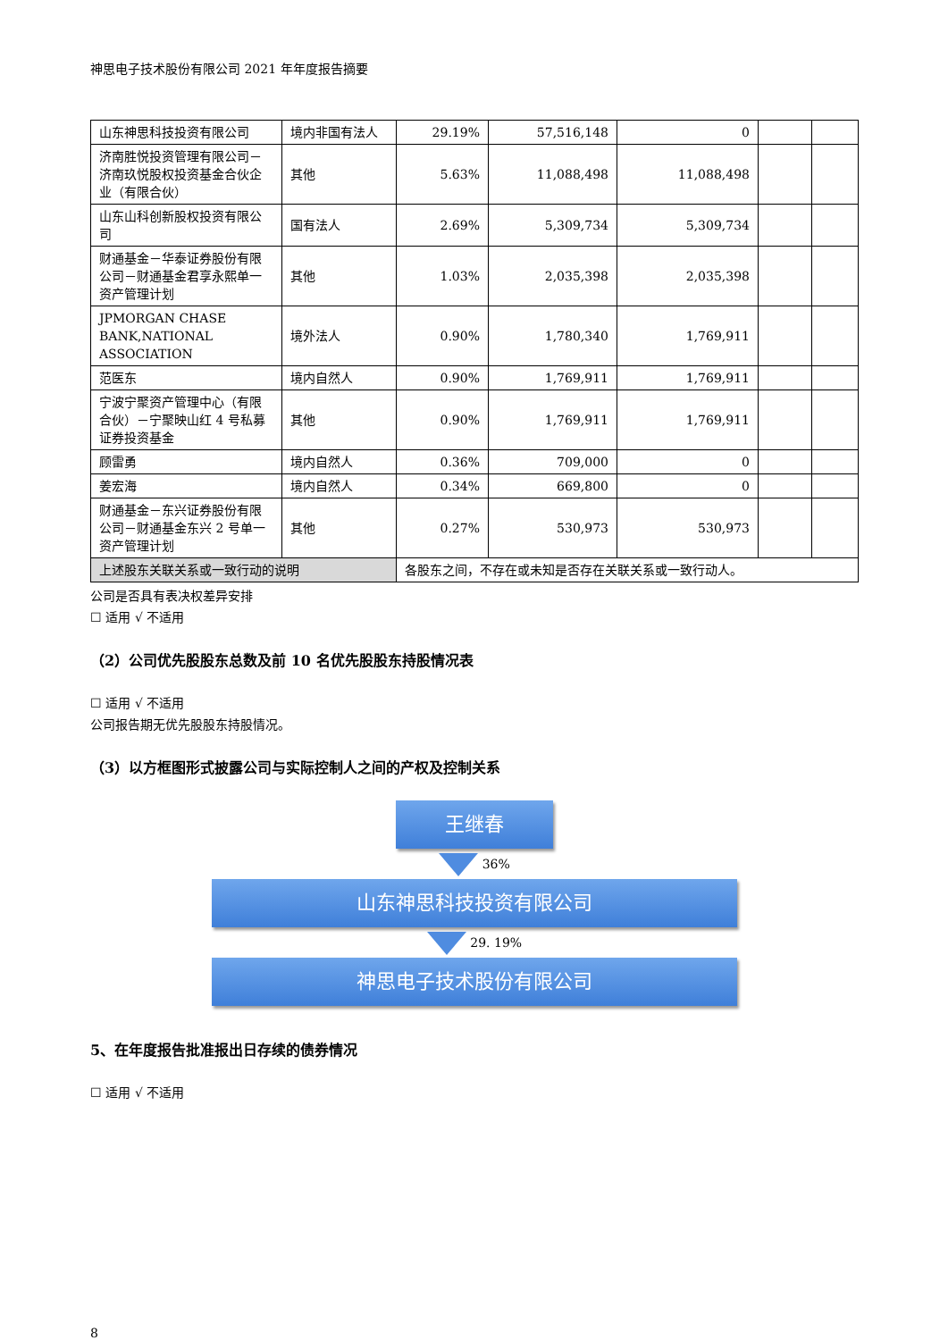神思电子技术股份有限公司 2021 年年度报告摘要
| 山东神思科技投资有限公司 | 境内非国有法人 | 29.19% | 57,516,148 | 0 | | |
| 济南胜悦投资管理有限公司－济南玖悦股权投资基金合伙企业（有限合伙） | 其他 | 5.63% | 11,088,498 | 11,088,498 | | |
| 山东山科创新股权投资有限公司 | 国有法人 | 2.69% | 5,309,734 | 5,309,734 | | |
| 财通基金－华泰证券股份有限公司－财通基金君享永熙单一资产管理计划 | 其他 | 1.03% | 2,035,398 | 2,035,398 | | |
| JPMORGAN CHASE BANK,NATIONAL ASSOCIATION | 境外法人 | 0.90% | 1,780,340 | 1,769,911 | | |
| 范医东 | 境内自然人 | 0.90% | 1,769,911 | 1,769,911 | | |
| 宁波宁聚资产管理中心（有限合伙）－宁聚映山红 4 号私募证券投资基金 | 其他 | 0.90% | 1,769,911 | 1,769,911 | | |
| 顾雷勇 | 境内自然人 | 0.36% | 709,000 | 0 | | |
| 姜宏海 | 境内自然人 | 0.34% | 669,800 | 0 | | |
| 财通基金－东兴证券股份有限公司－财通基金东兴 2 号单一资产管理计划 | 其他 | 0.27% | 530,973 | 530,973 | | |
| 上述股东关联关系或一致行动的说明 | | 各股东之间，不存在或未知是否存在关联关系或一致行动人。 | | | | |
公司是否具有表决权差异安排
☐ 适用 √ 不适用
（2）公司优先股股东总数及前 10 名优先股股东持股情况表
☐ 适用 √ 不适用
公司报告期无优先股股东持股情况。
（3）以方框图形式披露公司与实际控制人之间的产权及控制关系
王继春
36%
山东神思科技投资有限公司
29. 19%
神思电子技术股份有限公司
5、在年度报告批准报出日存续的债券情况
☐ 适用 √ 不适用
8